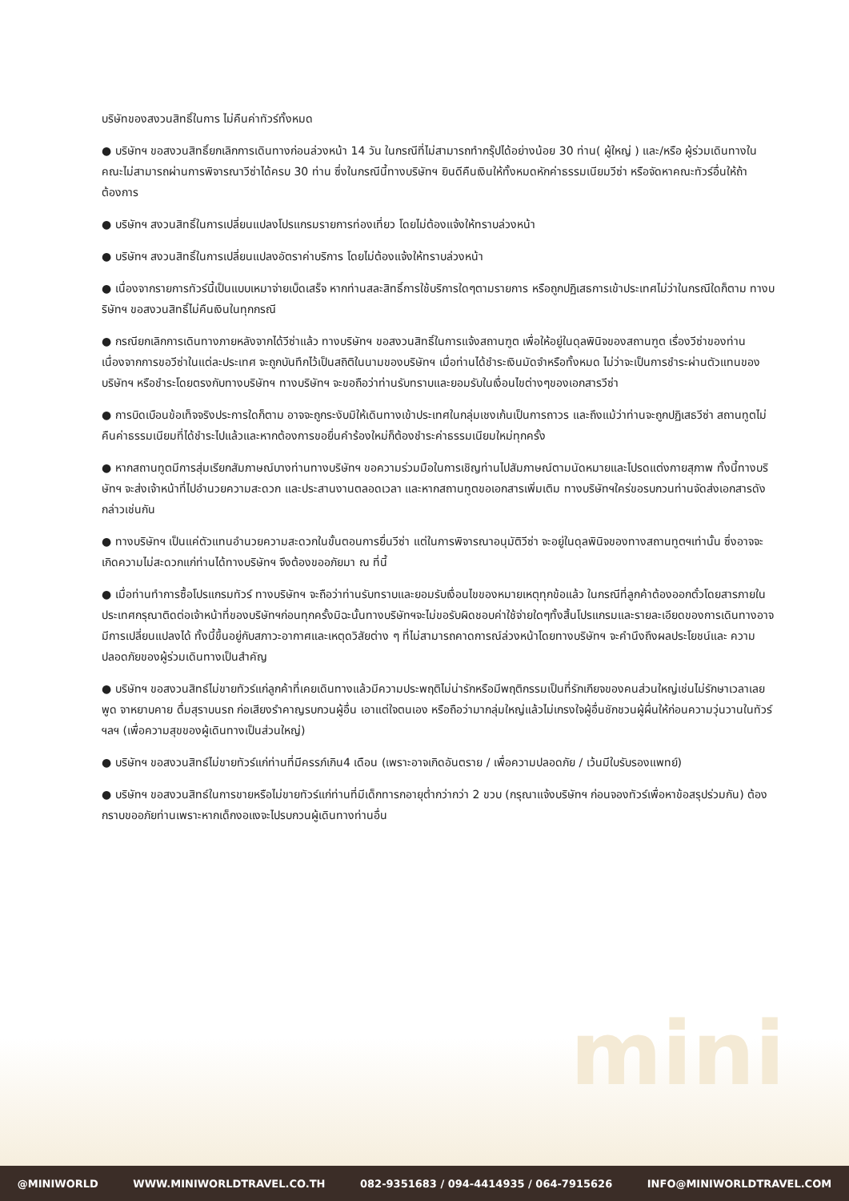mini
บริษัทของสงวนสิทธิ์ในการ ไม่คืนค่าทัวร์ทั้งหมด
● บริษัทฯ ขอสงวนสิทธิ์ยกเลิกการเดินทางก่อนล่วงหน้า 14 วัน ในกรณีที่ไม่สามารถทำกรุ๊ปได้อย่างน้อย 30 ท่าน( ผู้ใหญ่ ) และ/หรือ ผู้ร่วมเดินทางในคณะไม่สามารถผ่านการพิจารณาวีซ่าได้ครบ 30 ท่าน ซึ่งในกรณีนี้ทางบริษัทฯ ยินดีคืนเงินให้ทั้งหมดหักค่าธรรมเนียมวีซ่า หรือจัดหาคณะทัวร์อื่นให้ถ้าต้องการ
● บริษัทฯ สงวนสิทธิ์ในการเปลี่ยนแปลงโปรแกรมรายการท่องเที่ยว โดยไม่ต้องแจ้งให้ทราบล่วงหน้า
● บริษัทฯ สงวนสิทธิ์ในการเปลี่ยนแปลงอัตราค่าบริการ โดยไม่ต้องแจ้งให้ทราบล่วงหน้า
● เนื่องจากรายการทัวร์นี้เป็นแบบเหมาจ่ายเบ็ดเสร็จ หากท่านสละสิทธิ์การใช้บริการใดๆตามรายการ หรือถูกปฏิเสธการเข้าประเทศไม่ว่าในกรณีใดก็ตาม ทางบริษัทฯ ขอสงวนสิทธิ์ไม่คืนเงินในทุกกรณี
● กรณียกเลิกการเดินทางภายหลังจากได้วีซ่าแล้ว ทางบริษัทฯ ขอสงวนสิทธิ์ในการแจ้งสถานฑูต เพื่อให้อยู่ในดุลพินิจของสถานฑูต เรื่องวีซ่าของท่าน เนื่องจากการขอวีซ่าในแต่ละประเทศ จะถูกบันทึกไว้เป็นสถิติในนามของบริษัทฯ เมื่อท่านได้ชำระเงินมัดจำหรือทั้งหมด ไม่ว่าจะเป็นการชำระผ่านตัวแทนของ บริษัทฯ หรือชำระโดยตรงกับทางบริษัทฯ ทางบริษัทฯ จะขอถือว่าท่านรับทราบและยอมรับในเงื่อนไขต่างๆของเอกสารวีซ่า
● การบิดเบือนข้อเท็จจริงประการใดก็ตาม อาจจะถูกระงับมิให้เดินทางเข้าประเทศในกลุ่มเชงเก้นเป็นการถาวร และถึงแม้ว่าท่านจะถูกปฏิเสธวีซ่า สถานทูตไม่คืนค่าธรรมเนียมที่ได้ชำระไปแล้วและหากต้องการขอยื่นคำร้องใหม่ก็ต้องชำระค่าธรรมเนียมใหม่ทุกครั้ง
● หากสถานทูตมีการสุ่มเรียกสัมภาษณ์บางท่านทางบริษัทฯ ขอความร่วมมือในการเชิญท่านไปสัมภาษณ์ตามนัดหมายและโปรดแต่งกายสุภาพ ทั้งนี้ทางบริษัทฯ จะส่งเจ้าหน้าที่ไปอำนวยความสะดวก และประสานงานตลอดเวลา และหากสถานทูตขอเอกสารเพิ่มเติม ทางบริษัทฯใคร่ขอรบกวนท่านจัดส่งเอกสารดังกล่าวเช่นกัน
● ทางบริษัทฯ เป็นแค่ตัวแทนอำนวยความสะดวกในขั้นตอนการยื่นวีซ่า แต่ในการพิจารณาอนุมัติวีซ่า จะอยู่ในดุลพินิจของทางสถานทูตฯเท่านั้น ซึ่งอาจจะเกิดความไม่สะดวกแก่ท่านได้ทางบริษัทฯ จึงต้องขออภัยมา ณ ที่นี้
● เมื่อท่านทำการซื้อโปรแกรมทัวร์ ทางบริษัทฯ จะถือว่าท่านรับทราบและยอมรับเงื่อนไขของหมายเหตุทุกข้อแล้ว ในกรณีที่ลูกค้าต้องออกตั๋วโดยสารภายในประเทศกรุณาติดต่อเจ้าหน้าที่ของบริษัทฯก่อนทุกครั้งมิฉะนั้นทางบริษัทฯจะไม่ขอรับผิดชอบค่าใช้จ่ายใดๆทั้งสิ้นโปรแกรมและรายละเอียดของการเดินทางอาจมีการเปลี่ยนแปลงได้ ทั้งนี้ขึ้นอยู่กับสภาวะอากาศและเหตุดวิสัยต่าง ๆ ที่ไม่สามารถคาดการณ์ล่วงหน้าโดยทางบริษัทฯ จะคำนึงถึงผลประโยชน์และ ความปลอดภัยของผู้ร่วมเดินทางเป็นสำคัญ
● บริษัทฯ ขอสงวนสิทธ์ไม่ขายทัวร์แก่ลูกค้าที่เคยเดินทางแล้วมีความประพฤติไม่น่ารักหรือมีพฤติกรรมเป็นที่รักเกียจของคนส่วนใหญ่เช่นไม่รักษาเวลาเลย พูด จาหยาบคาย ดื่มสุราบนรถ ก่อเสียงรำคาญรบกวนผู้อื่น เอาแต่ใจตนเอง หรือถือว่ามากลุ่มใหญ่แล้วไม่เกรงใจผู้อื่นชักชวนผู้ผื่นให้ก่อนความวุ่นวานในทัวร์ฯลฯ (เพื่อความสุขของผู้เดินทางเป็นส่วนใหญ่)
● บริษัทฯ ขอสงวนสิทธ์ไม่ขายทัวร์แก่ท่านที่มีครรภ์เกิน4 เดือน (เพราะอาจเกิดอันตราย / เพื่อความปลอดภัย / เว้นมีใบรับรองแพทย์)
● บริษัทฯ ขอสงวนสิทธ์ในการขายหรือไม่ขายทัวร์แก่ท่านที่มีเด็กทารกอายุต่ำกว่ากว่า 2 ขวบ (กรุณาแจ้งบริษัทฯ ก่อนจองทัวร์เพื่อหาข้อสรุปร่วมกัน) ต้องกราบขออภัยท่านเพราะหากเด็กงอแงจะไปรบกวนผู้เดินทางท่านอื่น
@MINIWORLD WWW.MINIWORLDTRAVEL.CO.TH 082-9351683 / 094-4414935 / 064-7915626 INFO@MINIWORLDTRAVEL.COM